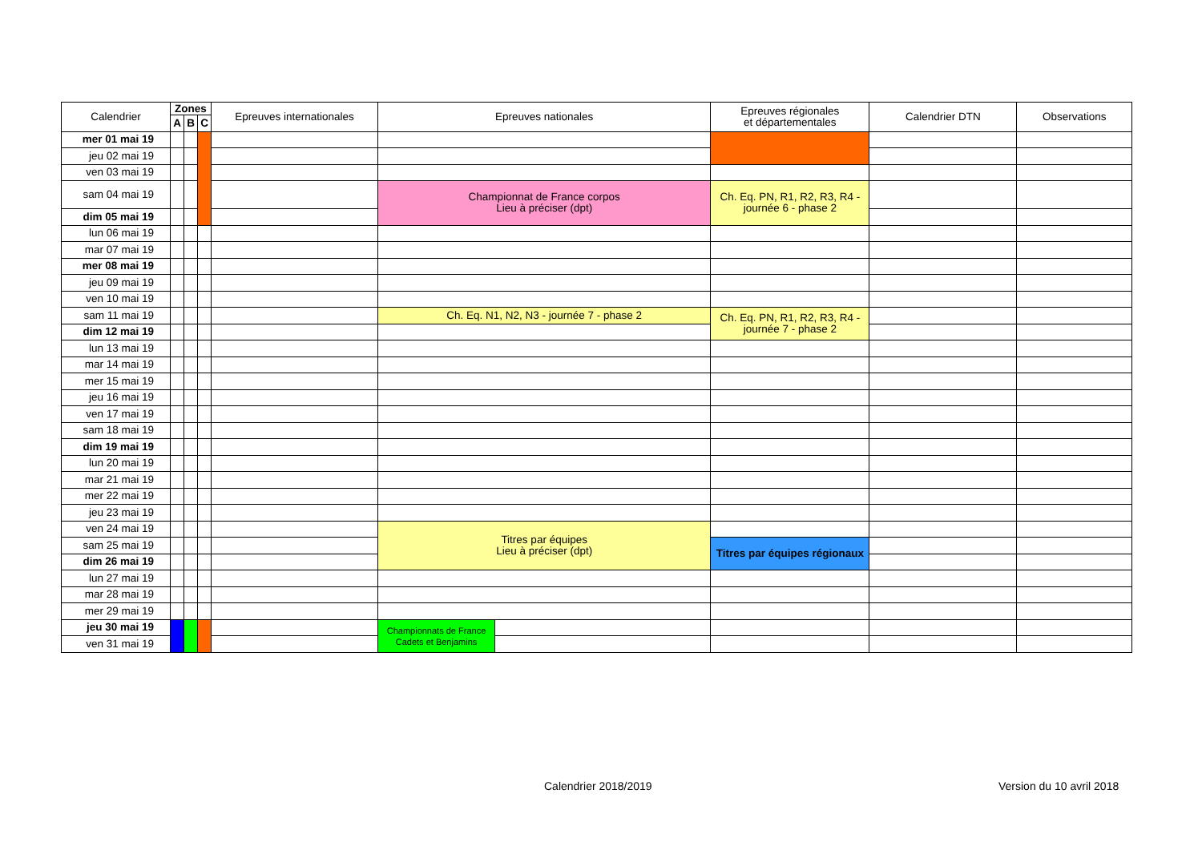| Calendrier | Zones | | | Epreuves internationales | Epreuves nationales | | Epreuves régionales et départementales | Calendrier DTN | Observations |
| --- | --- | --- | --- | --- | --- | --- | --- | --- | --- |
| | A | B | C | | | | | | |
| mer 01 mai 19 | | | | | | | | | |
| jeu 02 mai 19 | | | | | | | | | |
| ven 03 mai 19 | | | | | | | | | |
| sam 04 mai 19 | | | | | Championnat de France corpos Lieu à préciser (dpt) | | Ch. Eq. PN, R1, R2, R3, R4 - journée 6 - phase 2 | | |
| dim 05 mai 19 | | | | | | | | | |
| lun 06 mai 19 | | | | | | | | | |
| mar 07 mai 19 | | | | | | | | | |
| mer 08 mai 19 | | | | | | | | | |
| jeu 09 mai 19 | | | | | | | | | |
| ven 10 mai 19 | | | | | | | | | |
| sam 11 mai 19 | | | | | Ch. Eq. N1, N2, N3 - journée 7 - phase 2 | | Ch. Eq. PN, R1, R2, R3, R4 - journée 7 - phase 2 | | |
| dim 12 mai 19 | | | | | | | | | |
| lun 13 mai 19 | | | | | | | | | |
| mar 14 mai 19 | | | | | | | | | |
| mer 15 mai 19 | | | | | | | | | |
| jeu 16 mai 19 | | | | | | | | | |
| ven 17 mai 19 | | | | | | | | | |
| sam 18 mai 19 | | | | | | | | | |
| dim 19 mai 19 | | | | | | | | | |
| lun 20 mai 19 | | | | | | | | | |
| mar 21 mai 19 | | | | | | | | | |
| mer 22 mai 19 | | | | | | | | | |
| jeu 23 mai 19 | | | | | | | | | |
| ven 24 mai 19 | | | | | Titres par équipes Lieu à préciser (dpt) | | | | |
| sam 25 mai 19 | | | | | | | Titres par équipes régionaux | | |
| dim 26 mai 19 | | | | | | | | | |
| lun 27 mai 19 | | | | | | | | | |
| mar 28 mai 19 | | | | | | | | | |
| mer 29 mai 19 | | | | | | | | | |
| jeu 30 mai 19 | | | | | Championnats de France Cadets et Benjamins | | | | |
| ven 31 mai 19 | | | | | | | | | |
Calendrier 2018/2019 Version du 10 avril 2018